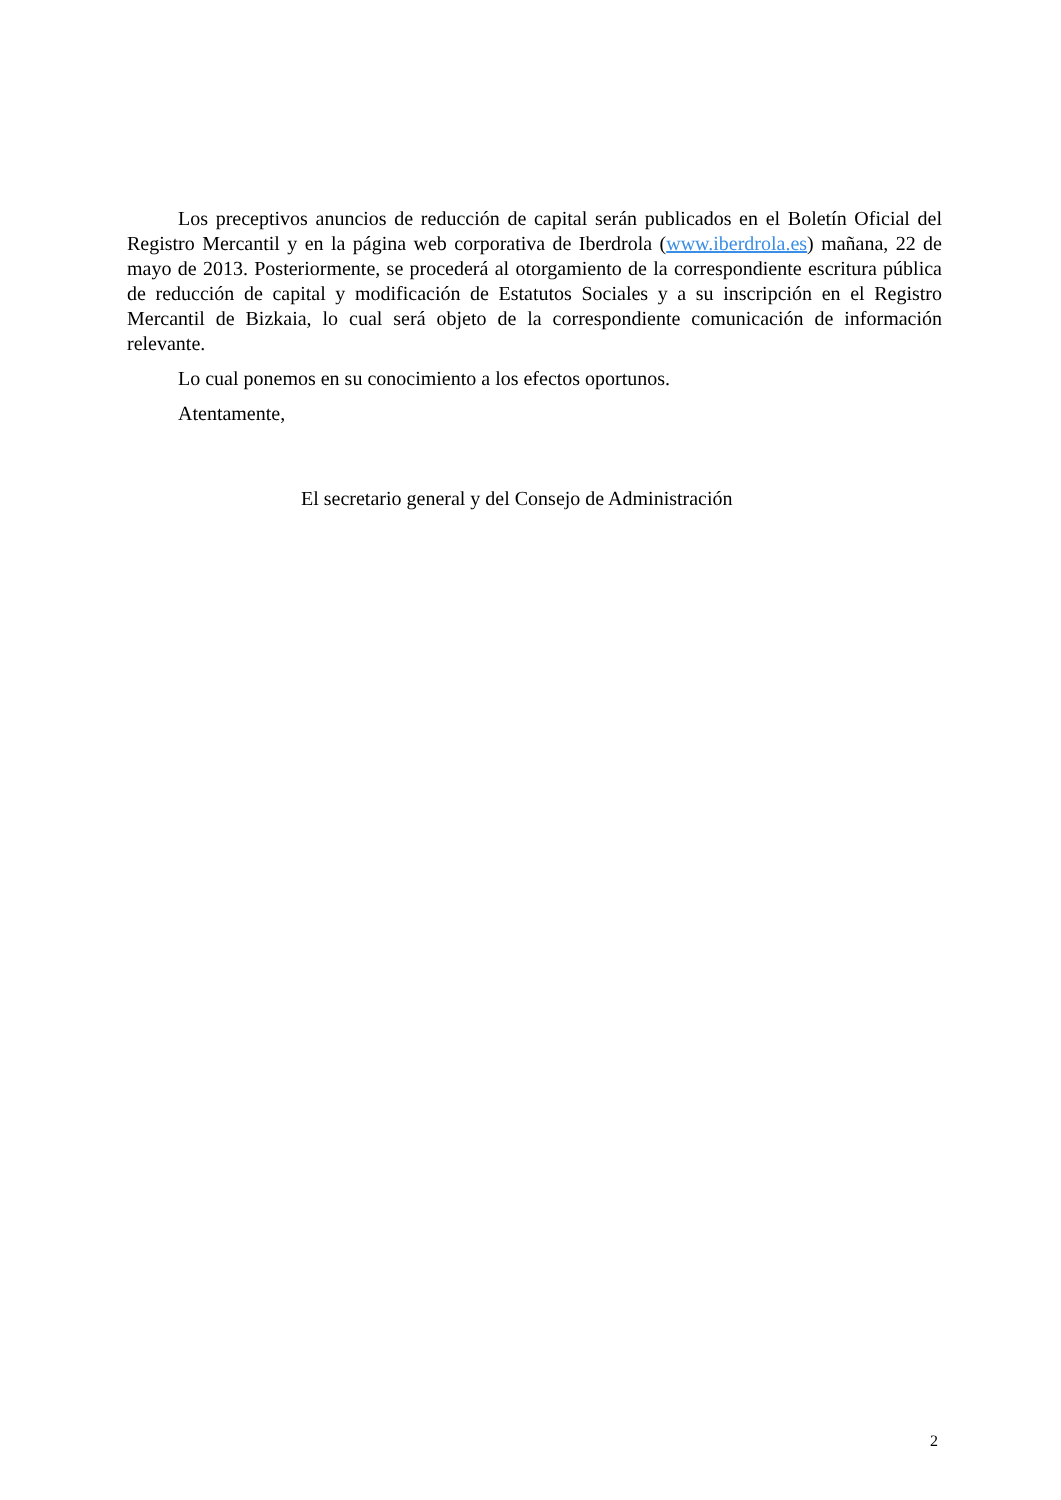Los preceptivos anuncios de reducción de capital serán publicados en el Boletín Oficial del Registro Mercantil y en la página web corporativa de Iberdrola (www.iberdrola.es) mañana, 22 de mayo de 2013. Posteriormente, se procederá al otorgamiento de la correspondiente escritura pública de reducción de capital y modificación de Estatutos Sociales y a su inscripción en el Registro Mercantil de Bizkaia, lo cual será objeto de la correspondiente comunicación de información relevante.
Lo cual ponemos en su conocimiento a los efectos oportunos.
Atentamente,
El secretario general y del Consejo de Administración
2